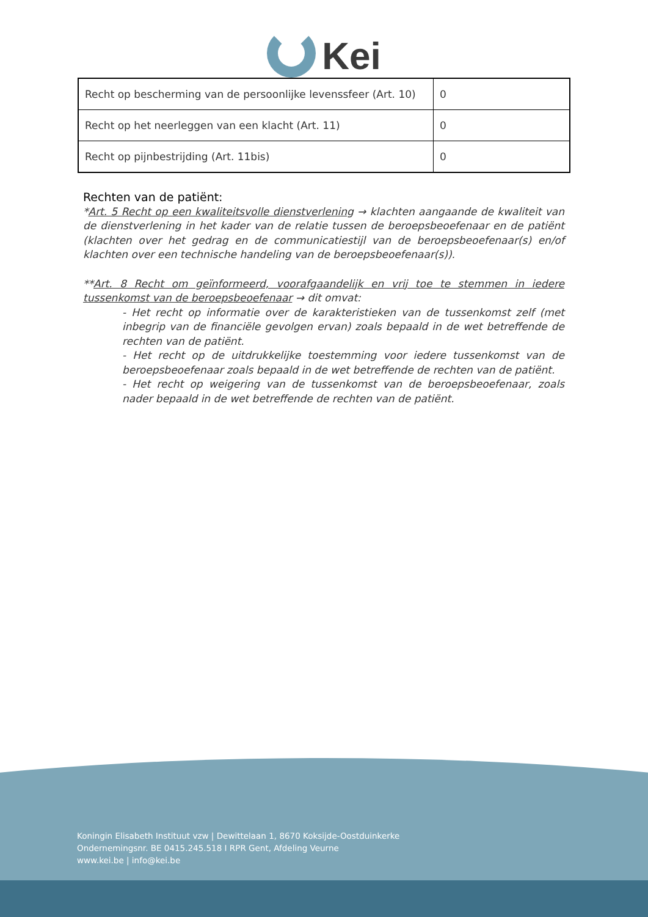Kei
| Recht op bescherming van de persoonlijke levenssfeer (Art. 10) | 0 |
| Recht op het neerleggen van een klacht (Art. 11) | 0 |
| Recht op pijnbestrijding (Art. 11bis) | 0 |
Rechten van de patiënt:
*Art. 5 Recht op een kwaliteitsvolle dienstverlening → klachten aangaande de kwaliteit van de dienstverlening in het kader van de relatie tussen de beroepsbeoefenaar en de patiënt (klachten over het gedrag en de communicatiestijl van de beroepsbeoefenaar(s) en/of klachten over een technische handeling van de beroepsbeoefenaar(s)).
**Art. 8 Recht om geïnformeerd, voorafgaandelijk en vrij toe te stemmen in iedere tussenkomst van de beroepsbeoefenaar → dit omvat:
- Het recht op informatie over de karakteristieken van de tussenkomst zelf (met inbegrip van de financiële gevolgen ervan) zoals bepaald in de wet betreffende de rechten van de patiënt.
- Het recht op de uitdrukkelijke toestemming voor iedere tussenkomst van de beroepsbeoefenaar zoals bepaald in de wet betreffende de rechten van de patiënt.
- Het recht op weigering van de tussenkomst van de beroepsbeoefenaar, zoals nader bepaald in de wet betreffende de rechten van de patiënt.
Koningin Elisabeth Instituut vzw | Dewittelaan 1, 8670 Koksijde-Oostduinkerke
Ondernemingsnr. BE 0415.245.518 I RPR Gent, Afdeling Veurne
www.kei.be | info@kei.be